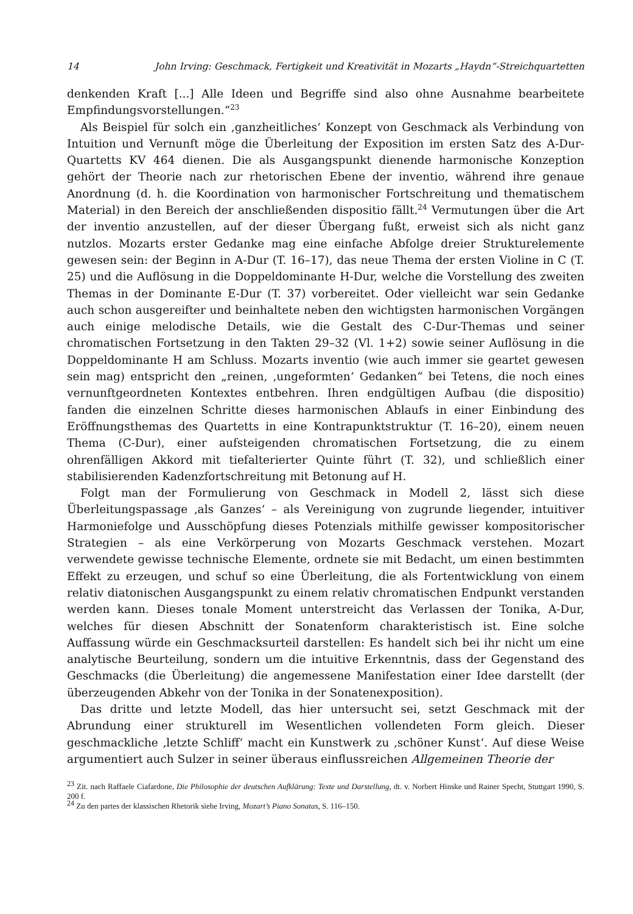14 John Irving: Geschmack, Fertigkeit und Kreativität in Mozarts „Haydn“-Streichquartetten
denkenden Kraft [...] Alle Ideen und Begriffe sind also ohne Ausnahme bearbeitete Empfindungsvorstellungen.“<sup>23</sup>
Als Beispiel für solch ein ‚ganzheitliches‘ Konzept von Geschmack als Verbindung von Intuition und Vernunft möge die Überleitung der Exposition im ersten Satz des A-Dur-Quartetts KV 464 dienen. Die als Ausgangspunkt dienende harmonische Konzeption gehört der Theorie nach zur rhetorischen Ebene der inventio, während ihre genaue Anordnung (d. h. die Koordination von harmonischer Fortschreitung und thematischem Material) in den Bereich der anschließenden dispositio fällt.<sup>24</sup> Vermutungen über die Art der inventio anzustellen, auf der dieser Übergang fußt, erweist sich als nicht ganz nutzlos. Mozarts erster Gedanke mag eine einfache Abfolge dreier Strukturelemente gewesen sein: der Beginn in A-Dur (T. 16–17), das neue Thema der ersten Violine in C (T. 25) und die Auflösung in die Doppeldominante H-Dur, welche die Vorstellung des zweiten Themas in der Dominante E-Dur (T. 37) vorbereitet. Oder vielleicht war sein Gedanke auch schon ausgereifter und beinhaltete neben den wichtigsten harmonischen Vorgängen auch einige melodische Details, wie die Gestalt des C-Dur-Themas und seiner chromatischen Fortsetzung in den Takten 29–32 (Vl. 1+2) sowie seiner Auflösung in die Doppeldominante H am Schluss. Mozarts inventio (wie auch immer sie geartet gewesen sein mag) entspricht den „reinen, ‚ungeformten‘ Gedanken“ bei Tetens, die noch eines vernunftgeordneten Kontextes entbehren. Ihren endgültigen Aufbau (die dispositio) fanden die einzelnen Schritte dieses harmonischen Ablaufs in einer Einbindung des Eröffnungsthemas des Quartetts in eine Kontrapunktstruktur (T. 16–20), einem neuen Thema (C-Dur), einer aufsteigenden chromatischen Fortsetzung, die zu einem ohrenfälligen Akkord mit tiefalterierter Quinte führt (T. 32), und schließlich einer stabilisierenden Kadenzfortschreitung mit Betonung auf H.
Folgt man der Formulierung von Geschmack in Modell 2, lässt sich diese Überleitungspassage ‚als Ganzes‘ – als Vereinigung von zugrunde liegender, intuitiver Harmoniefolge und Ausschöpfung dieses Potenzials mithilfe gewisser kompositorischer Strategien – als eine Verkörperung von Mozarts Geschmack verstehen. Mozart verwendete gewisse technische Elemente, ordnete sie mit Bedacht, um einen bestimmten Effekt zu erzeugen, und schuf so eine Überleitung, die als Fortentwicklung von einem relativ diatonischen Ausgangspunkt zu einem relativ chromatischen Endpunkt verstanden werden kann. Dieses tonale Moment unterstreicht das Verlassen der Tonika, A-Dur, welches für diesen Abschnitt der Sonatenform charakteristisch ist. Eine solche Auffassung würde ein Geschmacksurteil darstellen: Es handelt sich bei ihr nicht um eine analytische Beurteilung, sondern um die intuitive Erkenntnis, dass der Gegenstand des Geschmacks (die Überleitung) die angemessene Manifestation einer Idee darstellt (der überzeugenden Abkehr von der Tonika in der Sonatenexposition).
Das dritte und letzte Modell, das hier untersucht sei, setzt Geschmack mit der Abrundung einer strukturell im Wesentlichen vollendeten Form gleich. Dieser geschmackliche ‚letzte Schliff‘ macht ein Kunstwerk zu ‚schöner Kunst‘. Auf diese Weise argumentiert auch Sulzer in seiner überaus einflussreichen Allgemeinen Theorie der
<sup>23</sup> Zit. nach Raffaele Ciafardone, Die Philosophie der deutschen Aufklärung: Texte und Darstellung, dt. v. Norbert Hinske und Rainer Specht, Stuttgart 1990, S. 200 f.
<sup>24</sup> Zu den partes der klassischen Rhetorik siehe Irving, Mozart’s Piano Sonatas, S. 116–150.